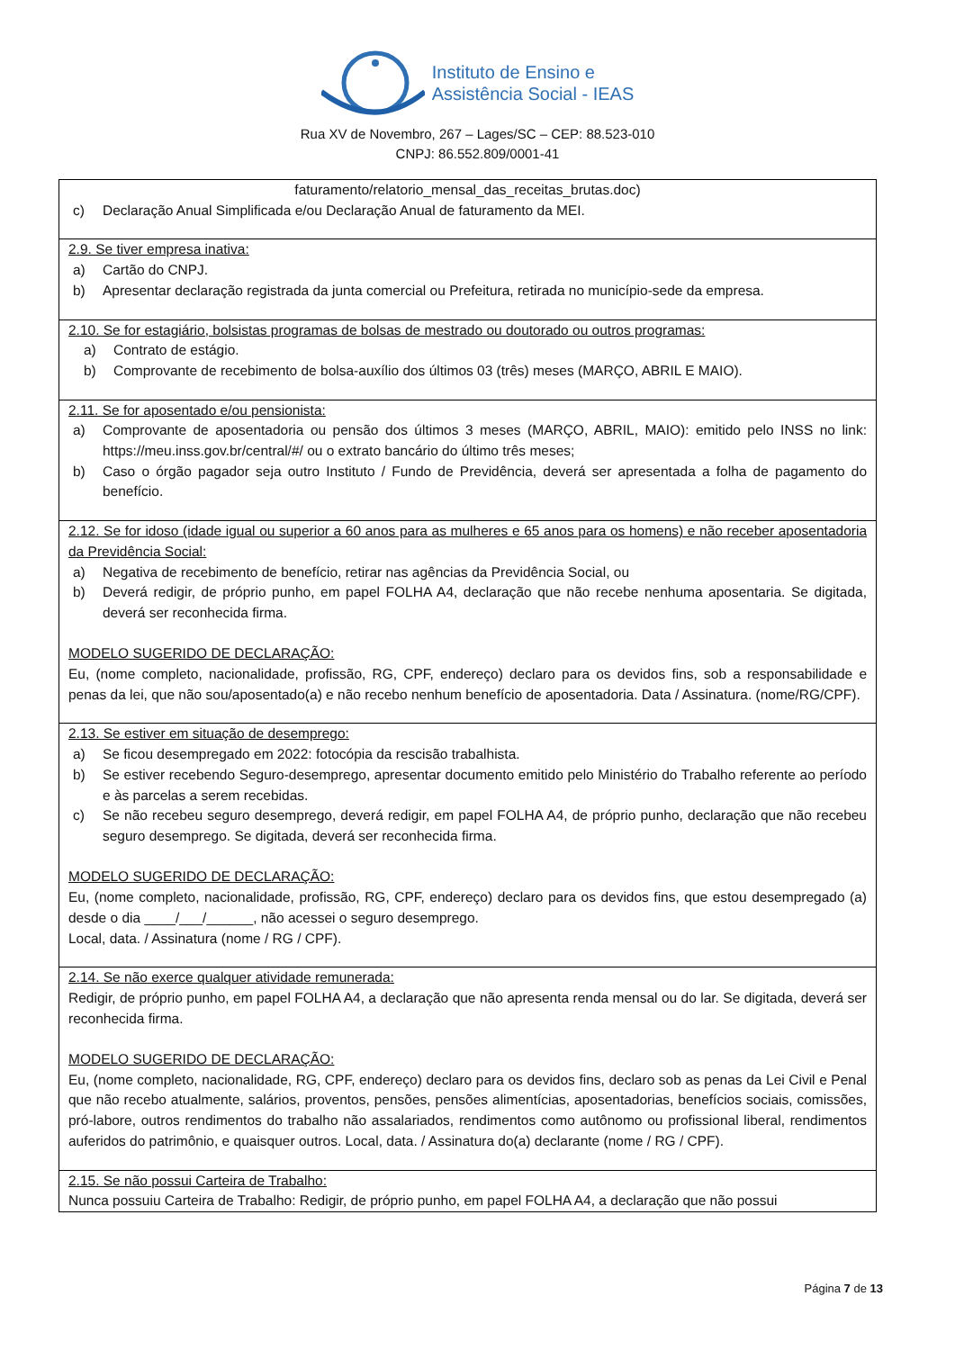Instituto de Ensino e
Assistência Social - IEAS
Rua XV de Novembro, 267 – Lages/SC – CEP: 88.523-010
CNPJ: 86.552.809/0001-41
| faturamento/relatorio_mensal_das_receitas_brutas.doc) c) Declaração Anual Simplificada e/ou Declaração Anual de faturamento da MEI. |
| 2.9. Se tiver empresa inativa: a) Cartão do CNPJ. b) Apresentar declaração registrada da junta comercial ou Prefeitura, retirada no município-sede da empresa. |
| 2.10. Se for estagiário, bolsistas programas de bolsas de mestrado ou doutorado ou outros programas: a) Contrato de estágio. b) Comprovante de recebimento de bolsa-auxílio dos últimos 03 (três) meses (MARÇO, ABRIL E MAIO). |
| 2.11. Se for aposentado e/ou pensionista: a) Comprovante de aposentadoria ou pensão dos últimos 3 meses (MARÇO, ABRIL, MAIO): emitido pelo INSS no link: https://meu.inss.gov.br/central/#/ ou o extrato bancário do último três meses; b) Caso o órgão pagador seja outro Instituto / Fundo de Previdência, deverá ser apresentada a folha de pagamento do benefício. |
| 2.12. Se for idoso (idade igual ou superior a 60 anos para as mulheres e 65 anos para os homens) e não receber aposentadoria da Previdência Social: a) Negativa de recebimento de benefício, retirar nas agências da Previdência Social, ou b) Deverá redigir, de próprio punho, em papel FOLHA A4, declaração que não recebe nenhuma aposentaria. Se digitada, deverá ser reconhecida firma. MODELO SUGERIDO DE DECLARAÇÃO: Eu, (nome completo, nacionalidade, profissão, RG, CPF, endereço) declaro para os devidos fins, sob a responsabilidade e penas da lei, que não sou/aposentado(a) e não recebo nenhum benefício de aposentadoria. Data / Assinatura. (nome/RG/CPF). |
| 2.13. Se estiver em situação de desemprego: a) Se ficou desempregado em 2022: fotocópia da rescisão trabalhista. b) Se estiver recebendo Seguro-desemprego, apresentar documento emitido pelo Ministério do Trabalho referente ao período e às parcelas a serem recebidas. c) Se não recebeu seguro desemprego, deverá redigir, em papel FOLHA A4, de próprio punho, declaração que não recebeu seguro desemprego. Se digitada, deverá ser reconhecida firma. MODELO SUGERIDO DE DECLARAÇÃO: Eu, (nome completo, nacionalidade, profissão, RG, CPF, endereço) declaro para os devidos fins, que estou desempregado (a) desde o dia ____/___/______, não acessei o seguro desemprego. Local, data. / Assinatura (nome / RG / CPF). |
| 2.14. Se não exerce qualquer atividade remunerada: Redigir, de próprio punho, em papel FOLHA A4, a declaração que não apresenta renda mensal ou do lar. Se digitada, deverá ser reconhecida firma. MODELO SUGERIDO DE DECLARAÇÃO: Eu, (nome completo, nacionalidade, RG, CPF, endereço) declaro para os devidos fins, declaro sob as penas da Lei Civil e Penal que não recebo atualmente, salários, proventos, pensões, pensões alimentícias, aposentadorias, benefícios sociais, comissões, pró-labore, outros rendimentos do trabalho não assalariados, rendimentos como autônomo ou profissional liberal, rendimentos auferidos do patrimônio, e quaisquer outros. Local, data. / Assinatura do(a) declarante (nome / RG / CPF). |
| 2.15. Se não possui Carteira de Trabalho: Nunca possuiu Carteira de Trabalho: Redigir, de próprio punho, em papel FOLHA A4, a declaração que não possui |
Página 7 de 13